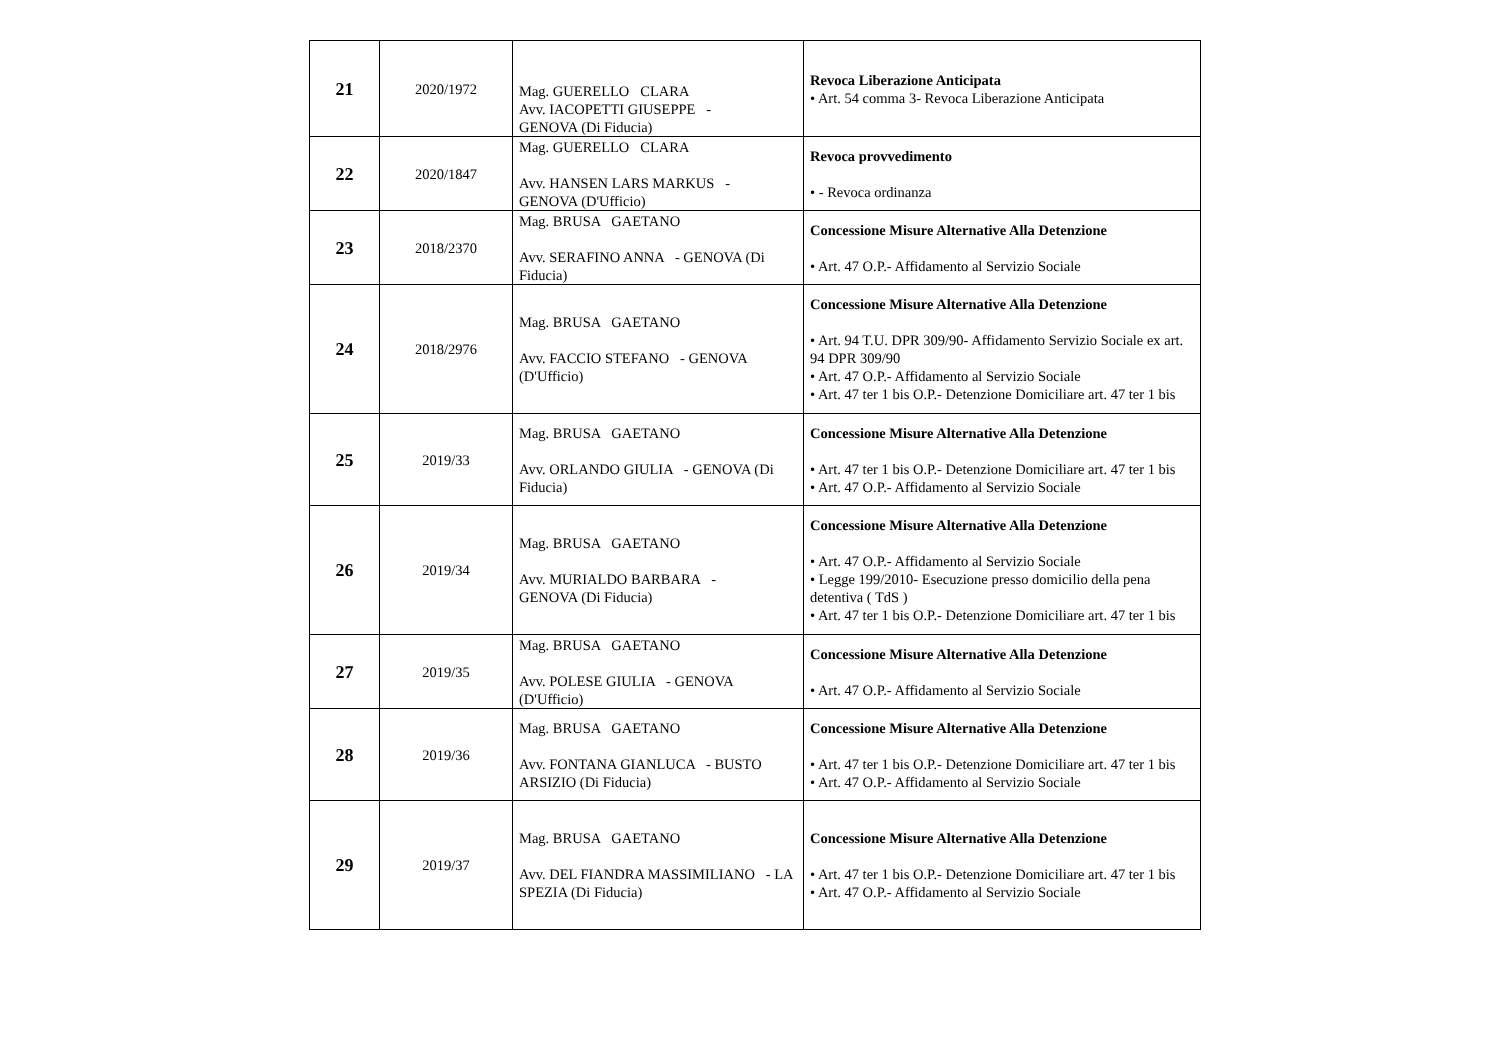| 21 | 2020/1972 | Mag. GUERELLO CLARA Avv. IACOPETTI GIUSEPPE - GENOVA (Di Fiducia) | Revoca Liberazione Anticipata • Art. 54 comma 3- Revoca Liberazione Anticipata |
| 22 | 2020/1847 | Mag. GUERELLO CLARA Avv. HANSEN LARS MARKUS - GENOVA (D'Ufficio) | Revoca provvedimento • - Revoca ordinanza |
| 23 | 2018/2370 | Mag. BRUSA GAETANO Avv. SERAFINO ANNA - GENOVA (Di Fiducia) | Concessione Misure Alternative Alla Detenzione • Art. 47 O.P.- Affidamento al Servizio Sociale |
| 24 | 2018/2976 | Mag. BRUSA GAETANO Avv. FACCIO STEFANO - GENOVA (D'Ufficio) | Concessione Misure Alternative Alla Detenzione • Art. 94 T.U. DPR 309/90- Affidamento Servizio Sociale ex art. 94 DPR 309/90 • Art. 47 O.P.- Affidamento al Servizio Sociale • Art. 47 ter 1 bis O.P.- Detenzione Domiciliare art. 47 ter 1 bis |
| 25 | 2019/33 | Mag. BRUSA GAETANO Avv. ORLANDO GIULIA - GENOVA (Di Fiducia) | Concessione Misure Alternative Alla Detenzione • Art. 47 ter 1 bis O.P.- Detenzione Domiciliare art. 47 ter 1 bis • Art. 47 O.P.- Affidamento al Servizio Sociale |
| 26 | 2019/34 | Mag. BRUSA GAETANO Avv. MURIALDO BARBARA - GENOVA (Di Fiducia) | Concessione Misure Alternative Alla Detenzione • Art. 47 O.P.- Affidamento al Servizio Sociale • Legge 199/2010- Esecuzione presso domicilio della pena detentiva ( TdS ) • Art. 47 ter 1 bis O.P.- Detenzione Domiciliare art. 47 ter 1 bis |
| 27 | 2019/35 | Mag. BRUSA GAETANO Avv. POLESE GIULIA - GENOVA (D'Ufficio) | Concessione Misure Alternative Alla Detenzione • Art. 47 O.P.- Affidamento al Servizio Sociale |
| 28 | 2019/36 | Mag. BRUSA GAETANO Avv. FONTANA GIANLUCA - BUSTO ARSIZIO (Di Fiducia) | Concessione Misure Alternative Alla Detenzione • Art. 47 ter 1 bis O.P.- Detenzione Domiciliare art. 47 ter 1 bis • Art. 47 O.P.- Affidamento al Servizio Sociale |
| 29 | 2019/37 | Mag. BRUSA GAETANO Avv. DEL FIANDRA MASSIMILIANO - LA SPEZIA (Di Fiducia) | Concessione Misure Alternative Alla Detenzione • Art. 47 ter 1 bis O.P.- Detenzione Domiciliare art. 47 ter 1 bis • Art. 47 O.P.- Affidamento al Servizio Sociale |